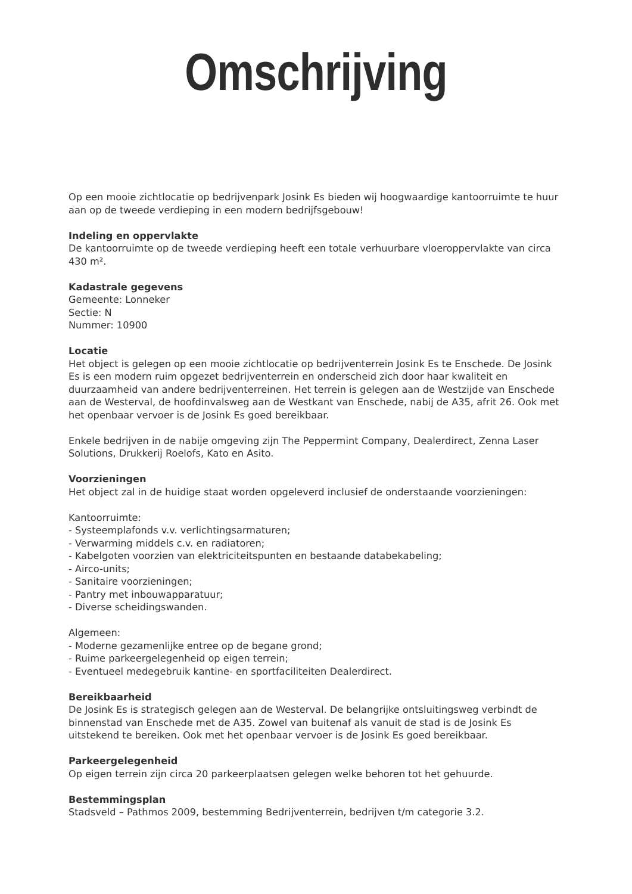Omschrijving
Op een mooie zichtlocatie op bedrijvenpark Josink Es bieden wij hoogwaardige kantoorruimte te huur aan op de tweede verdieping in een modern bedrijfsgebouw!
Indeling en oppervlakte
De kantoorruimte op de tweede verdieping heeft een totale verhuurbare vloeroppervlakte van circa 430 m².
Kadastrale gegevens
Gemeente: Lonneker
Sectie: N
Nummer: 10900
Locatie
Het object is gelegen op een mooie zichtlocatie op bedrijventerrein Josink Es te Enschede. De Josink Es is een modern ruim opgezet bedrijventerrein en onderscheid zich door haar kwaliteit en duurzaamheid van andere bedrijventerreinen. Het terrein is gelegen aan de Westzijde van Enschede aan de Westerval, de hoofdinvalsweg aan de Westkant van Enschede, nabij de A35, afrit 26. Ook met het openbaar vervoer is de Josink Es goed bereikbaar.
Enkele bedrijven in de nabije omgeving zijn The Peppermint Company, Dealerdirect, Zenna Laser Solutions, Drukkerij Roelofs, Kato en Asito.
Voorzieningen
Het object zal in de huidige staat worden opgeleverd inclusief de onderstaande voorzieningen:
Kantoorruimte:
- Systeemplafonds v.v. verlichtingsarmaturen;
- Verwarming middels c.v. en radiatoren;
- Kabelgoten voorzien van elektriciteitspunten en bestaande databekabeling;
- Airco-units;
- Sanitaire voorzieningen;
- Pantry met inbouwapparatuur;
- Diverse scheidingswanden.
Algemeen:
- Moderne gezamenlijke entree op de begane grond;
- Ruime parkeergelegenheid op eigen terrein;
- Eventueel medegebruik kantine- en sportfaciliteiten Dealerdirect.
Bereikbaarheid
De Josink Es is strategisch gelegen aan de Westerval. De belangrijke ontsluitingsweg verbindt de binnenstad van Enschede met de A35. Zowel van buitenaf als vanuit de stad is de Josink Es uitstekend te bereiken. Ook met het openbaar vervoer is de Josink Es goed bereikbaar.
Parkeergelegenheid
Op eigen terrein zijn circa 20 parkeerplaatsen gelegen welke behoren tot het gehuurde.
Bestemmingsplan
Stadsveld – Pathmos 2009, bestemming Bedrijventerrein, bedrijven t/m categorie 3.2.